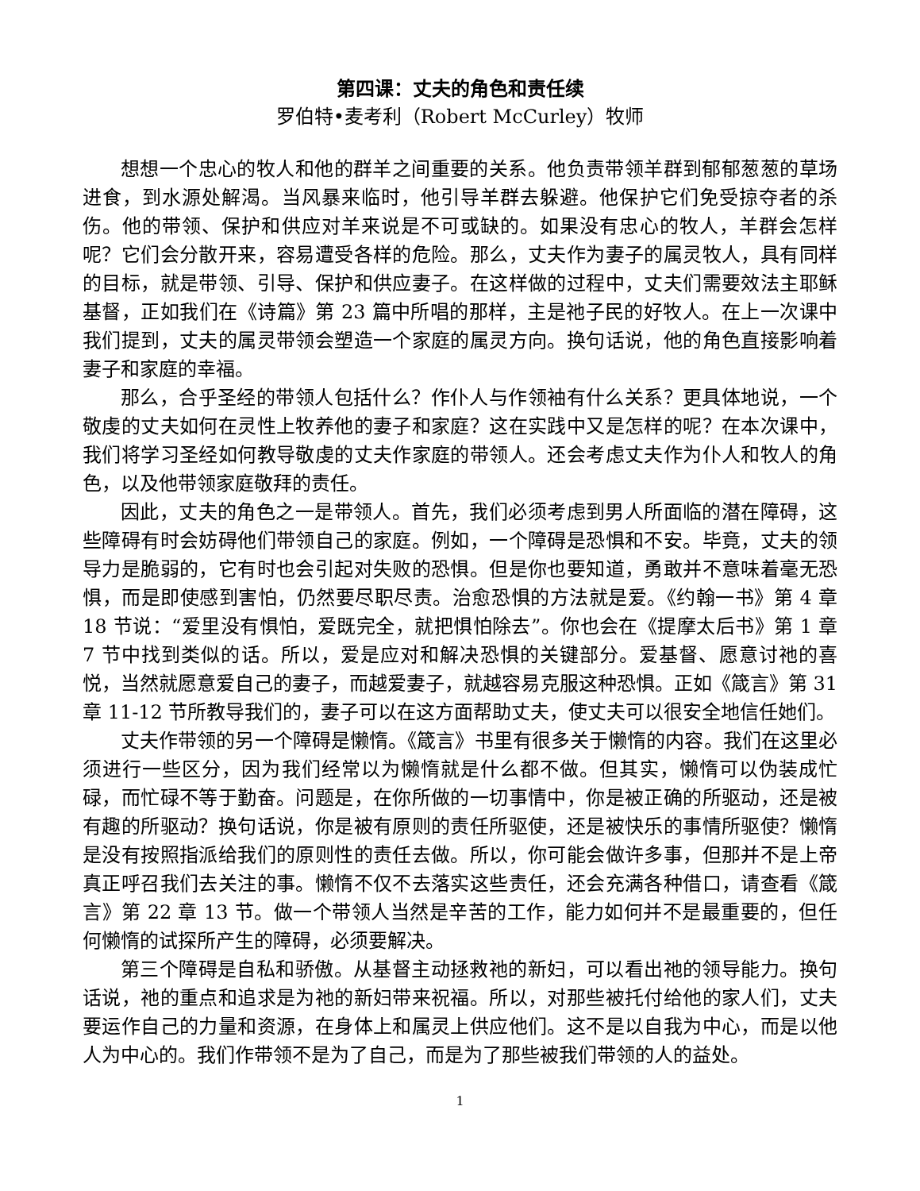第四课：丈夫的角色和责任续
罗伯特•麦考利（Robert McCurley）牧师
想想一个忠心的牧人和他的群羊之间重要的关系。他负责带领羊群到郁郁葱葱的草场进食，到水源处解渴。当风暴来临时，他引导羊群去躲避。他保护它们免受掠夺者的杀伤。他的带领、保护和供应对羊来说是不可或缺的。如果没有忠心的牧人，羊群会怎样呢？它们会分散开来，容易遭受各样的危险。那么，丈夫作为妻子的属灵牧人，具有同样的目标，就是带领、引导、保护和供应妻子。在这样做的过程中，丈夫们需要效法主耶稣基督，正如我们在《诗篇》第 23 篇中所唱的那样，主是祂子民的好牧人。在上一次课中我们提到，丈夫的属灵带领会塑造一个家庭的属灵方向。换句话说，他的角色直接影响着妻子和家庭的幸福。
那么，合乎圣经的带领人包括什么？作仆人与作领袖有什么关系？更具体地说，一个敬虔的丈夫如何在灵性上牧养他的妻子和家庭？这在实践中又是怎样的呢？在本次课中，我们将学习圣经如何教导敬虔的丈夫作家庭的带领人。还会考虑丈夫作为仆人和牧人的角色，以及他带领家庭敬拜的责任。
因此，丈夫的角色之一是带领人。首先，我们必须考虑到男人所面临的潜在障碍，这些障碍有时会妨碍他们带领自己的家庭。例如，一个障碍是恐惧和不安。毕竟，丈夫的领导力是脆弱的，它有时也会引起对失败的恐惧。但是你也要知道，勇敢并不意味着毫无恐惧，而是即使感到害怕，仍然要尽职尽责。治愈恐惧的方法就是爱。《约翰一书》第 4 章 18 节说：“爱里没有惧怕，爱既完全，就把惧怕除去”。你也会在《提摩太后书》第 1 章 7 节中找到类似的话。所以，爱是应对和解决恐惧的关键部分。爱基督、愿意讨祂的喜悦，当然就愿意爱自己的妻子，而越爱妻子，就越容易克服这种恐惧。正如《箴言》第 31 章 11-12 节所教导我们的，妻子可以在这方面帮助丈夫，使丈夫可以很安全地信任她们。
丈夫作带领的另一个障碍是懒惰。《箴言》书里有很多关于懒惰的内容。我们在这里必须进行一些区分，因为我们经常以为懒惰就是什么都不做。但其实，懒惰可以伪装成忙碌，而忙碌不等于勤奋。问题是，在你所做的一切事情中，你是被正确的所驱动，还是被有趣的所驱动？换句话说，你是被有原则的责任所驱使，还是被快乐的事情所驱使？懒惰是没有按照指派给我们的原则性的责任去做。所以，你可能会做许多事，但那并不是上帝真正呼召我们去关注的事。懒惰不仅不去落实这些责任，还会充满各种借口，请查看《箴言》第 22 章 13 节。做一个带领人当然是辛苦的工作，能力如何并不是最重要的，但任何懒惰的试探所产生的障碍，必须要解决。
第三个障碍是自私和骄傲。从基督主动拯救祂的新妇，可以看出祂的领导能力。换句话说，祂的重点和追求是为祂的新妇带来祝福。所以，对那些被托付给他的家人们，丈夫要运作自己的力量和资源，在身体上和属灵上供应他们。这不是以自我为中心，而是以他人为中心的。我们作带领不是为了自己，而是为了那些被我们带领的人的益处。
1